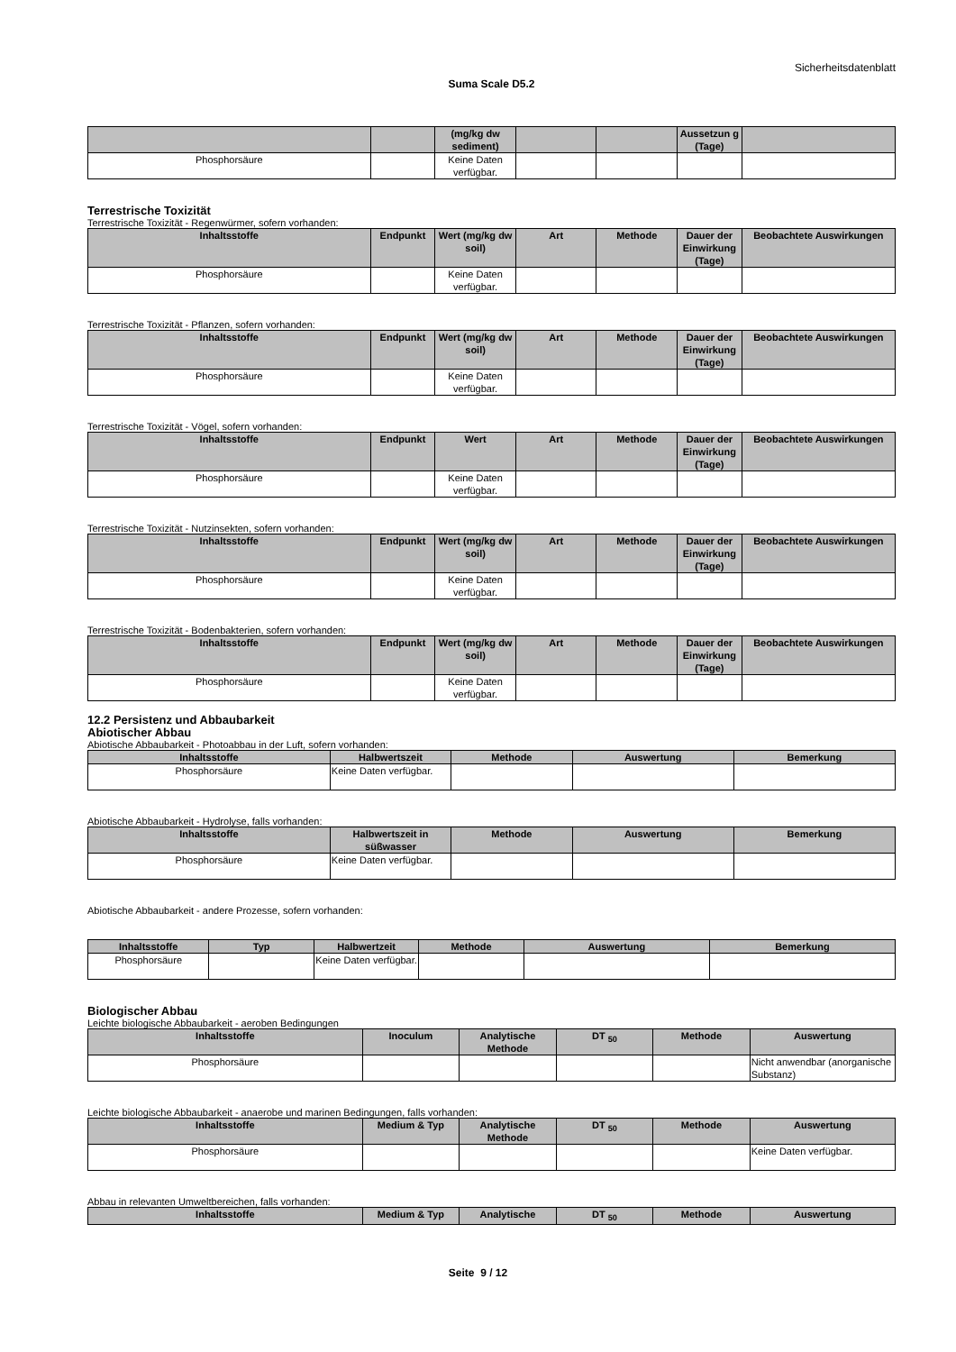Sicherheitsdatenblatt
Suma Scale D5.2
| | | (mg/kg dw sediment) | | | Aussetzun g (Tage) | |
| --- | --- | --- | --- | --- | --- | --- |
| Phosphorsäure | | Keine Daten verfügbar. | | | | |
Terrestrische Toxizität
Terrestrische Toxizität - Regenwürmer, sofern vorhanden:
| Inhaltsstoffe | Endpunkt | Wert (mg/kg dw soil) | Art | Methode | Dauer der Einwirkung (Tage) | Beobachtete Auswirkungen |
| --- | --- | --- | --- | --- | --- | --- |
| Phosphorsäure | | Keine Daten verfügbar. | | | | |
Terrestrische Toxizität - Pflanzen, sofern vorhanden:
| Inhaltsstoffe | Endpunkt | Wert (mg/kg dw soil) | Art | Methode | Dauer der Einwirkung (Tage) | Beobachtete Auswirkungen |
| --- | --- | --- | --- | --- | --- | --- |
| Phosphorsäure | | Keine Daten verfügbar. | | | | |
Terrestrische Toxizität - Vögel, sofern vorhanden:
| Inhaltsstoffe | Endpunkt | Wert | Art | Methode | Dauer der Einwirkung (Tage) | Beobachtete Auswirkungen |
| --- | --- | --- | --- | --- | --- | --- |
| Phosphorsäure | | Keine Daten verfügbar. | | | | |
Terrestrische Toxizität - Nutzinsekten, sofern vorhanden:
| Inhaltsstoffe | Endpunkt | Wert (mg/kg dw soil) | Art | Methode | Dauer der Einwirkung (Tage) | Beobachtete Auswirkungen |
| --- | --- | --- | --- | --- | --- | --- |
| Phosphorsäure | | Keine Daten verfügbar. | | | | |
Terrestrische Toxizität - Bodenbakterien, sofern vorhanden:
| Inhaltsstoffe | Endpunkt | Wert (mg/kg dw soil) | Art | Methode | Dauer der Einwirkung (Tage) | Beobachtete Auswirkungen |
| --- | --- | --- | --- | --- | --- | --- |
| Phosphorsäure | | Keine Daten verfügbar. | | | | |
12.2 Persistenz und Abbaubarkeit
Abiotischer Abbau
Abiotische Abbaubarkeit - Photoabbau in der Luft, sofern vorhanden:
| Inhaltsstoffe | Halbwertszeit | Methode | Auswertung | Bemerkung |
| --- | --- | --- | --- | --- |
| Phosphorsäure | Keine Daten verfügbar. | | | |
Abiotische Abbaubarkeit - Hydrolyse, falls vorhanden:
| Inhaltsstoffe | Halbwertszeit in süßwasser | Methode | Auswertung | Bemerkung |
| --- | --- | --- | --- | --- |
| Phosphorsäure | Keine Daten verfügbar. | | | |
Abiotische Abbaubarkeit - andere Prozesse, sofern vorhanden:
| Inhaltsstoffe | Typ | Halbwertzeit | Methode | Auswertung | Bemerkung |
| --- | --- | --- | --- | --- | --- |
| Phosphorsäure | | Keine Daten verfügbar. | | | |
Biologischer Abbau
Leichte biologische Abbaubarkeit - aeroben Bedingungen
| Inhaltsstoffe | Inoculum | Analytische Methode | DT <sub>50</sub> | Methode | Auswertung |
| --- | --- | --- | --- | --- | --- |
| Phosphorsäure | | | | | Nicht anwendbar (anorganische Substanz) |
Leichte biologische Abbaubarkeit - anaerobe und marinen Bedingungen, falls vorhanden:
| Inhaltsstoffe | Medium & Typ | Analytische Methode | DT <sub>50</sub> | Methode | Auswertung |
| --- | --- | --- | --- | --- | --- |
| Phosphorsäure | | | | | Keine Daten verfügbar. |
Abbau in relevanten Umweltbereichen, falls vorhanden:
| Inhaltsstoffe | Medium & Typ | Analytische | DT <sub>50</sub> | Methode | Auswertung |
| --- | --- | --- | --- | --- | --- |
Seite 9 / 12